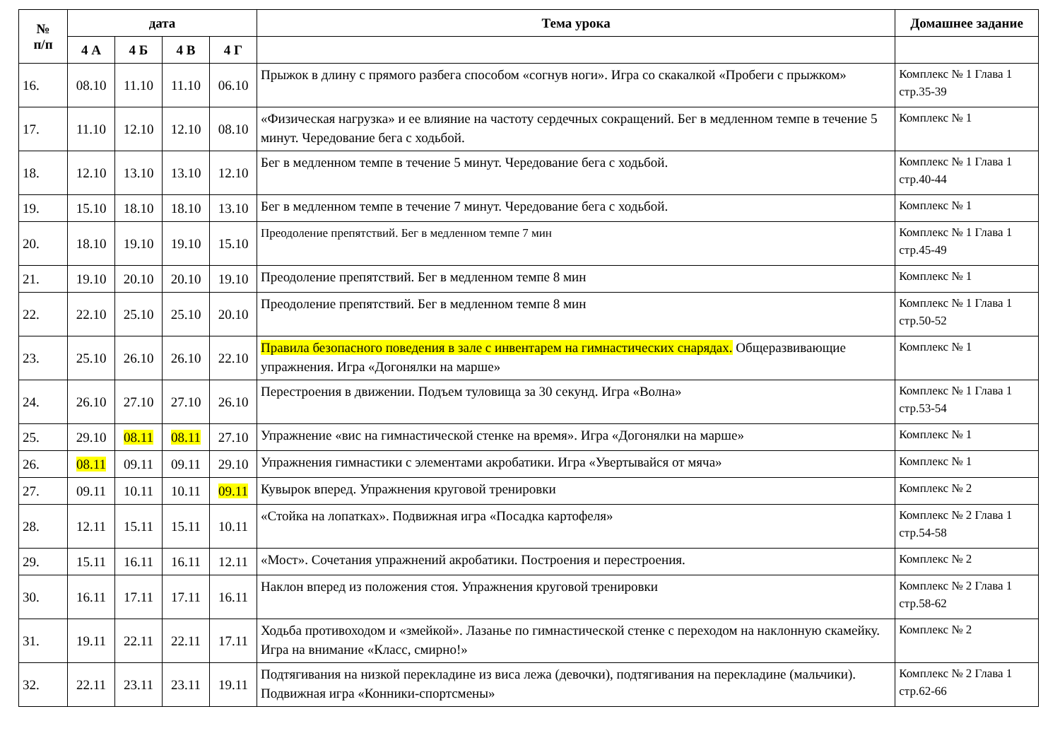| № п/п | дата | | | | Тема урока | Домашнее задание |
| --- | --- | --- | --- | --- | --- | --- |
| | 4 А | 4 Б | 4 В | 4 Г | | |
| 16. | 08.10 | 11.10 | 11.10 | 06.10 | Прыжок в длину с прямого разбега способом «согнув ноги». Игра со скакалкой «Пробеги с прыжком» | Комплекс № 1 Глава 1 стр.35-39 |
| 17. | 11.10 | 12.10 | 12.10 | 08.10 | «Физическая нагрузка» и ее влияние на частоту сердечных сокращений. Бег в медленном темпе в течение 5 минут. Чередование бега с ходьбой. | Комплекс № 1 |
| 18. | 12.10 | 13.10 | 13.10 | 12.10 | Бег в медленном темпе в течение 5 минут. Чередование бега с ходьбой. | Комплекс № 1 Глава 1 стр.40-44 |
| 19. | 15.10 | 18.10 | 18.10 | 13.10 | Бег в медленном темпе в течение 7 минут. Чередование бега с ходьбой. | Комплекс № 1 |
| 20. | 18.10 | 19.10 | 19.10 | 15.10 | Преодоление препятствий. Бег в медленном темпе 7 мин | Комплекс № 1 Глава 1 стр.45-49 |
| 21. | 19.10 | 20.10 | 20.10 | 19.10 | Преодоление препятствий. Бег в медленном темпе 8 мин | Комплекс № 1 |
| 22. | 22.10 | 25.10 | 25.10 | 20.10 | Преодоление препятствий. Бег в медленном темпе 8 мин | Комплекс № 1 Глава 1 стр.50-52 |
| 23. | 25.10 | 26.10 | 26.10 | 22.10 | Правила безопасного поведения в зале с инвентарем на гимнастических снарядах. Общеразвивающие упражнения. Игра «Догонялки на марше» | Комплекс № 1 |
| 24. | 26.10 | 27.10 | 27.10 | 26.10 | Перестроения в движении. Подъем туловища за 30 секунд. Игра «Волна» | Комплекс № 1 Глава 1 стр.53-54 |
| 25. | 29.10 | 08.11 | 08.11 | 27.10 | Упражнение «вис на гимнастической стенке на время». Игра «Догонялки на марше» | Комплекс № 1 |
| 26. | 08.11 | 09.11 | 09.11 | 29.10 | Упражнения гимнастики с элементами акробатики. Игра «Увертывайся от мяча» | Комплекс № 1 |
| 27. | 09.11 | 10.11 | 10.11 | 09.11 | Кувырок вперед. Упражнения круговой тренировки | Комплекс № 2 |
| 28. | 12.11 | 15.11 | 15.11 | 10.11 | «Стойка на лопатках». Подвижная игра «Посадка картофеля» | Комплекс № 2 Глава 1 стр.54-58 |
| 29. | 15.11 | 16.11 | 16.11 | 12.11 | «Мост». Сочетания упражнений акробатики. Построения и перестроения. | Комплекс № 2 |
| 30. | 16.11 | 17.11 | 17.11 | 16.11 | Наклон вперед из положения стоя. Упражнения круговой тренировки | Комплекс № 2 Глава 1 стр.58-62 |
| 31. | 19.11 | 22.11 | 22.11 | 17.11 | Ходьба противоходом и «змейкой». Лазанье по гимнастической стенке с переходом на наклонную скамейку. Игра на внимание «Класс, смирно!» | Комплекс № 2 |
| 32. | 22.11 | 23.11 | 23.11 | 19.11 | Подтягивания на низкой перекладине из виса лежа (девочки), подтягивания на перекладине (мальчики). Подвижная игра «Конники-спортсмены» | Комплекс № 2 Глава 1 стр.62-66 |